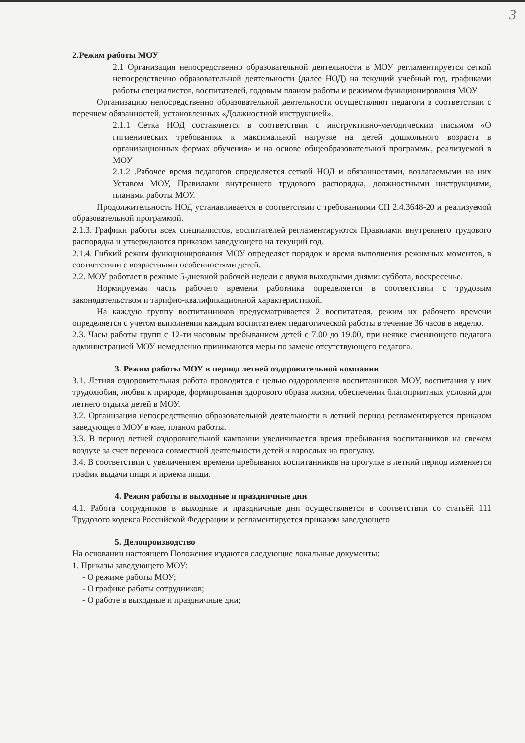3
2.Режим работы МОУ
2.1 Организация непосредственно образовательной деятельности в МОУ регламентируется сеткой непосредственно образовательной деятельности (далее НОД) на текущий учебный год, графиками работы специалистов, воспитателей, годовым планом работы и режимом функционирования МОУ.
Организацию непосредственно образовательной деятельности осуществляют педагоги в соответствии с перечнем обязанностей, установленных «Должностной инструкцией».
2.1.1 Сетка НОД составляется в соответствии с инструктивно-методическим письмом «О гигиенических требованиях к максимальной нагрузке на детей дошкольного возраста в организационных формах обучения» и на основе общеобразовательной программы, реализуемой в МОУ
2.1.2 .Рабочее время педагогов определяется сеткой НОД и обязанностями, возлагаемыми на них Уставом МОУ, Правилами внутреннего трудового распорядка, должностными инструкциями, планами работы МОУ.
Продолжительность НОД устанавливается в соответствии с требованиями СП 2.4.3648-20 и реализуемой образовательной программой.
2.1.3. Графики работы всех специалистов, воспитателей регламентируются Правилами внутреннего трудового распорядка и утверждаются приказом заведующего на текущий год.
2.1.4. Гибкий режим функционирования МОУ определяет порядок и время выполнения режимных моментов, в соответствии с возрастными особенностями детей.
2.2. МОУ работает в режиме 5-дневной рабочей недели с двумя выходными днями: суббота, воскресенье.
Нормируемая часть рабочего времени работника определяется в соответствии с трудовым законодательством и тарифно-квалификационной характеристикой.
На каждую группу воспитанников предусматривается 2 воспитателя, режим их рабочего времени определяется с учетом выполнения каждым воспитателем педагогической работы в течение 36 часов в неделю.
2.3. Часы работы групп с 12-ти часовым пребыванием детей с 7.00 до 19.00, при неявке сменяющего педагога администрацией МОУ немедленно принимаются меры по замене отсутствующего педагога.
3. Режим работы МОУ в период летней оздоровительной компании
3.1. Летняя оздоровительная работа проводится с целью оздоровления воспитанников МОУ, воспитания у них трудолюбия, любви к природе, формирования здорового образа жизни, обеспечения благоприятных условий для летнего отдыха детей в МОУ.
3.2. Организация непосредственно образовательной деятельности в летний период регламентируется приказом заведующего МОУ в мае, планом работы.
3.3. В период летней оздоровительной кампании увеличивается время пребывания воспитанников на свежем воздухе за счет переноса совместной деятельности детей и взрослых на прогулку.
3.4. В соответствии с увеличением времени пребывания воспитанников на прогулке в летний период изменяется график выдачи пищи и приема пищи.
4. Режим работы в выходные и праздничные дни
4.1. Работа сотрудников в выходные и праздничные дни осуществляется в соответствии со статьёй 111 Трудового кодекса Российской Федерации и регламентируется приказом заведующего
5. Делопроизводство
На основании настоящего Положения издаются следующие локальные документы:
1. Приказы заведующего МОУ:
- О режиме работы МОУ;
- О графике работы сотрудников;
- О работе в выходные и праздничные дни;